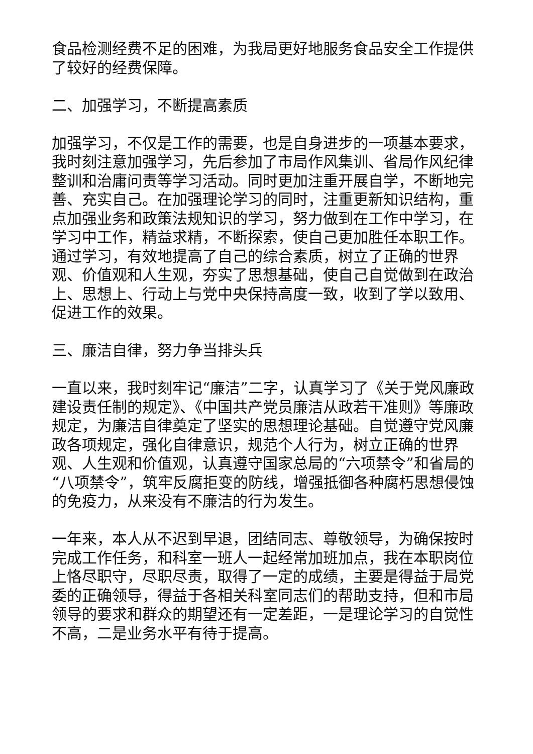食品检测经费不足的困难，为我局更好地服务食品安全工作提供了较好的经费保障。
二、加强学习，不断提高素质
加强学习，不仅是工作的需要，也是自身进步的一项基本要求，我时刻注意加强学习，先后参加了市局作风集训、省局作风纪律整训和治庸问责等学习活动。同时更加注重开展自学，不断地完善、充实自己。在加强理论学习的同时，注重更新知识结构，重点加强业务和政策法规知识的学习，努力做到在工作中学习，在学习中工作，精益求精，不断探索，使自己更加胜任本职工作。通过学习，有效地提高了自己的综合素质，树立了正确的世界观、价值观和人生观，夯实了思想基础，使自己自觉做到在政治上、思想上、行动上与党中央保持高度一致，收到了学以致用、促进工作的效果。
三、廉洁自律，努力争当排头兵
一直以来，我时刻牢记“廉洁”二字，认真学习了《关于党风廉政建设责任制的规定》、《中国共产党员廉洁从政若干准则》等廉政规定，为廉洁自律奠定了坚实的思想理论基础。自觉遵守党风廉政各项规定，强化自律意识，规范个人行为，树立正确的世界观、人生观和价值观，认真遵守国家总局的“六项禁令”和省局的“八项禁令”，筑牢反腐拒变的防线，增强抵御各种腐朽思想侵蚀的免疫力，从来没有不廉洁的行为发生。
一年来，本人从不迟到早退，团结同志、尊敬领导，为确保按时完成工作任务，和科室一班人一起经常加班加点，我在本职岗位上恪尽职守，尽职尽责，取得了一定的成绩，主要是得益于局党委的正确领导，得益于各相关科室同志们的帮助支持，但和市局领导的要求和群众的期望还有一定差距，一是理论学习的自觉性不高，二是业务水平有待于提高。